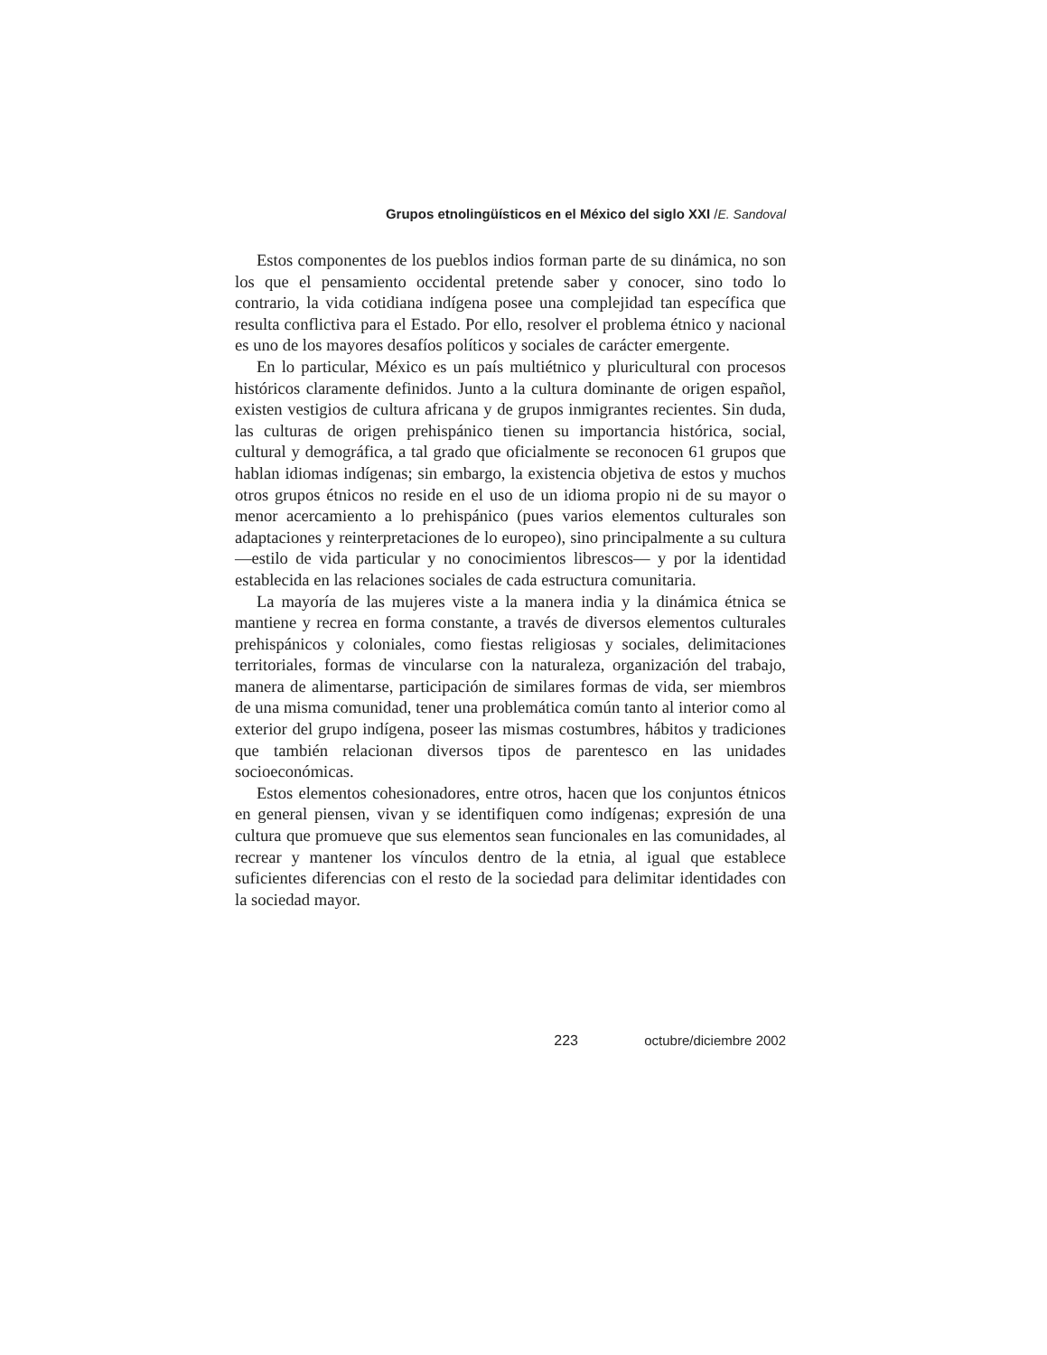Grupos etnolingüísticos en el México del siglo XXI /E. Sandoval
Estos componentes de los pueblos indios forman parte de su dinámica, no son los que el pensamiento occidental pretende saber y conocer, sino todo lo contrario, la vida cotidiana indígena posee una complejidad tan específica que resulta conflictiva para el Estado. Por ello, resolver el problema étnico y nacional es uno de los mayores desafíos políticos y sociales de carácter emergente.
En lo particular, México es un país multiétnico y pluricultural con procesos históricos claramente definidos. Junto a la cultura dominante de origen español, existen vestigios de cultura africana y de grupos inmigrantes recientes. Sin duda, las culturas de origen prehispánico tienen su importancia histórica, social, cultural y demográfica, a tal grado que oficialmente se reconocen 61 grupos que hablan idiomas indígenas; sin embargo, la existencia objetiva de estos y muchos otros grupos étnicos no reside en el uso de un idioma propio ni de su mayor o menor acercamiento a lo prehispánico (pues varios elementos culturales son adaptaciones y reinterpretaciones de lo europeo), sino principalmente a su cultura —estilo de vida particular y no conocimientos librescos— y por la identidad establecida en las relaciones sociales de cada estructura comunitaria.
La mayoría de las mujeres viste a la manera india y la dinámica étnica se mantiene y recrea en forma constante, a través de diversos elementos culturales prehispánicos y coloniales, como fiestas religiosas y sociales, delimitaciones territoriales, formas de vincularse con la naturaleza, organización del trabajo, manera de alimentarse, participación de similares formas de vida, ser miembros de una misma comunidad, tener una problemática común tanto al interior como al exterior del grupo indígena, poseer las mismas costumbres, hábitos y tradiciones que también relacionan diversos tipos de parentesco en las unidades socioeconómicas.
Estos elementos cohesionadores, entre otros, hacen que los conjuntos étnicos en general piensen, vivan y se identifiquen como indígenas; expresión de una cultura que promueve que sus elementos sean funcionales en las comunidades, al recrear y mantener los vínculos dentro de la etnia, al igual que establece suficientes diferencias con el resto de la sociedad para delimitar identidades con la sociedad mayor.
223 octubre/diciembre 2002